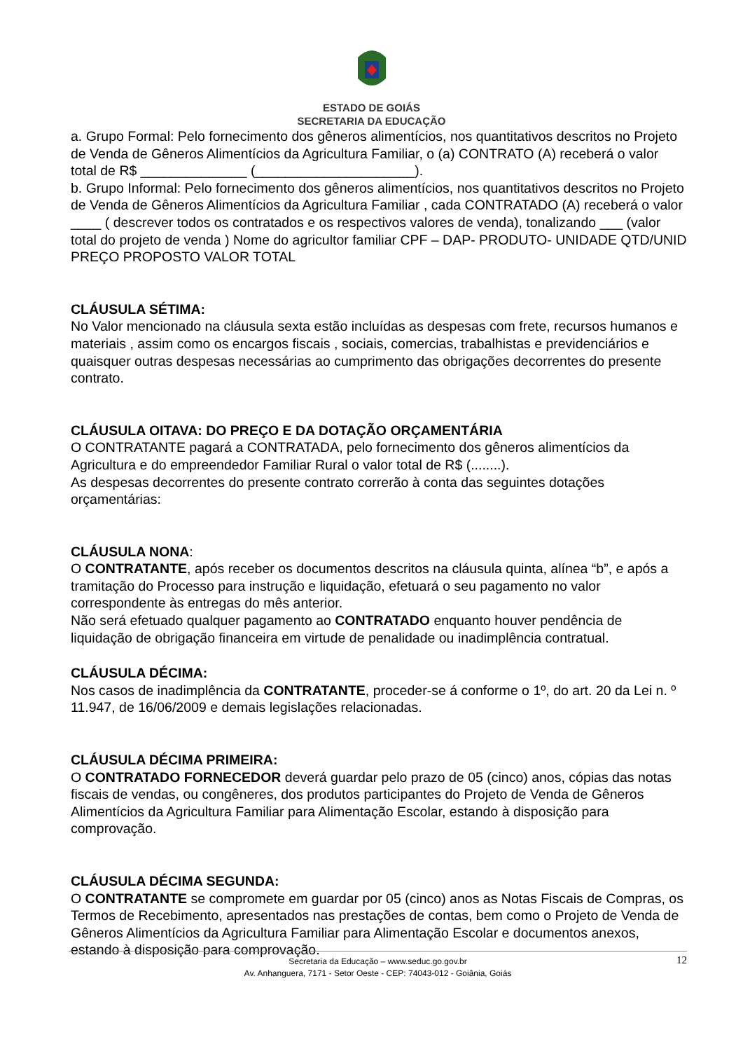ESTADO DE GOIÁS
SECRETARIA DA EDUCAÇÃO
a. Grupo Formal: Pelo fornecimento dos gêneros alimentícios, nos quantitativos descritos no Projeto de Venda de Gêneros Alimentícios da Agricultura Familiar, o (a) CONTRATO (A) receberá o valor total de R$ ______________ (_____________________).
b. Grupo Informal: Pelo fornecimento dos gêneros alimentícios, nos quantitativos descritos no Projeto de Venda de Gêneros Alimentícios da Agricultura Familiar , cada CONTRATADO (A) receberá o valor ____ ( descrever todos os contratados e os respectivos valores de venda), tonalizando ___ (valor total do projeto de venda ) Nome do agricultor familiar CPF – DAP- PRODUTO- UNIDADE QTD/UNID PREÇO PROPOSTO VALOR TOTAL
CLÁUSULA SÉTIMA:
No Valor mencionado na cláusula sexta estão incluídas as despesas com frete, recursos humanos e materiais , assim como os encargos fiscais , sociais, comercias, trabalhistas e previdenciários e quaisquer outras despesas necessárias ao cumprimento das obrigações decorrentes do presente contrato.
CLÁUSULA OITAVA: DO PREÇO E DA DOTAÇÃO ORÇAMENTÁRIA
O CONTRATANTE pagará a CONTRATADA, pelo fornecimento dos gêneros alimentícios da Agricultura e do empreendedor Familiar Rural o valor total de R$ (........).
As despesas decorrentes do presente contrato correrão à conta das seguintes dotações orçamentárias:
CLÁUSULA NONA:
O CONTRATANTE, após receber os documentos descritos na cláusula quinta, alínea “b”, e após a tramitação do Processo para instrução e liquidação, efetuará o seu pagamento no valor correspondente às entregas do mês anterior.
Não será efetuado qualquer pagamento ao CONTRATADO enquanto houver pendência de liquidação de obrigação financeira em virtude de penalidade ou inadimplência contratual.
CLÁUSULA DÉCIMA:
Nos casos de inadimplência da CONTRATANTE, proceder-se á conforme o 1º, do art. 20 da Lei n. º 11.947, de 16/06/2009 e demais legislações relacionadas.
CLÁUSULA DÉCIMA PRIMEIRA:
O CONTRATADO FORNECEDOR deverá guardar pelo prazo de 05 (cinco) anos, cópias das notas fiscais de vendas, ou congêneres, dos produtos participantes do Projeto de Venda de Gêneros Alimentícios da Agricultura Familiar para Alimentação Escolar, estando à disposição para comprovação.
CLÁUSULA DÉCIMA SEGUNDA:
O CONTRATANTE se compromete em guardar por 05 (cinco) anos as Notas Fiscais de Compras, os Termos de Recebimento, apresentados nas prestações de contas, bem como o Projeto de Venda de Gêneros Alimentícios da Agricultura Familiar para Alimentação Escolar e documentos anexos, estando à disposição para comprovação.
Secretaria da Educação – www.seduc.go.gov.br
Av. Anhanguera, 7171 - Setor Oeste - CEP: 74043-012 - Goiânia, Goiás
12